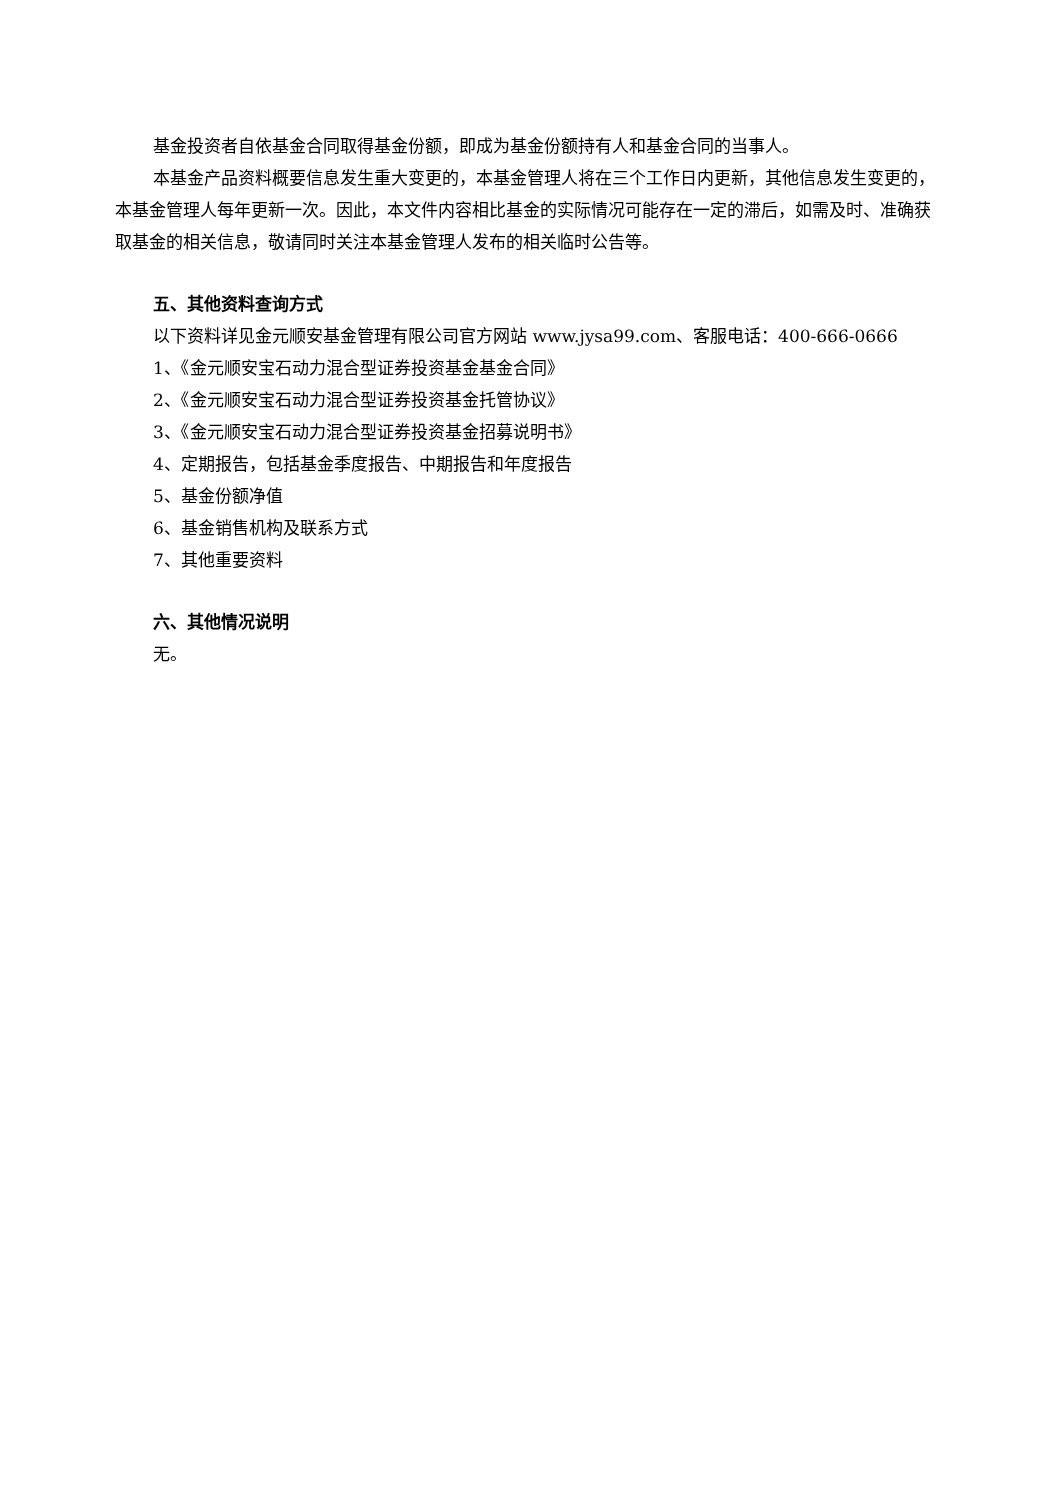基金投资者自依基金合同取得基金份额，即成为基金份额持有人和基金合同的当事人。
本基金产品资料概要信息发生重大变更的，本基金管理人将在三个工作日内更新，其他信息发生变更的，本基金管理人每年更新一次。因此，本文件内容相比基金的实际情况可能存在一定的滞后，如需及时、准确获取基金的相关信息，敬请同时关注本基金管理人发布的相关临时公告等。
五、其他资料查询方式
以下资料详见金元顺安基金管理有限公司官方网站 www.jysa99.com、客服电话：400-666-0666
1、《金元顺安宝石动力混合型证券投资基金基金合同》
2、《金元顺安宝石动力混合型证券投资基金托管协议》
3、《金元顺安宝石动力混合型证券投资基金招募说明书》
4、定期报告，包括基金季度报告、中期报告和年度报告
5、基金份额净值
6、基金销售机构及联系方式
7、其他重要资料
六、其他情况说明
无。